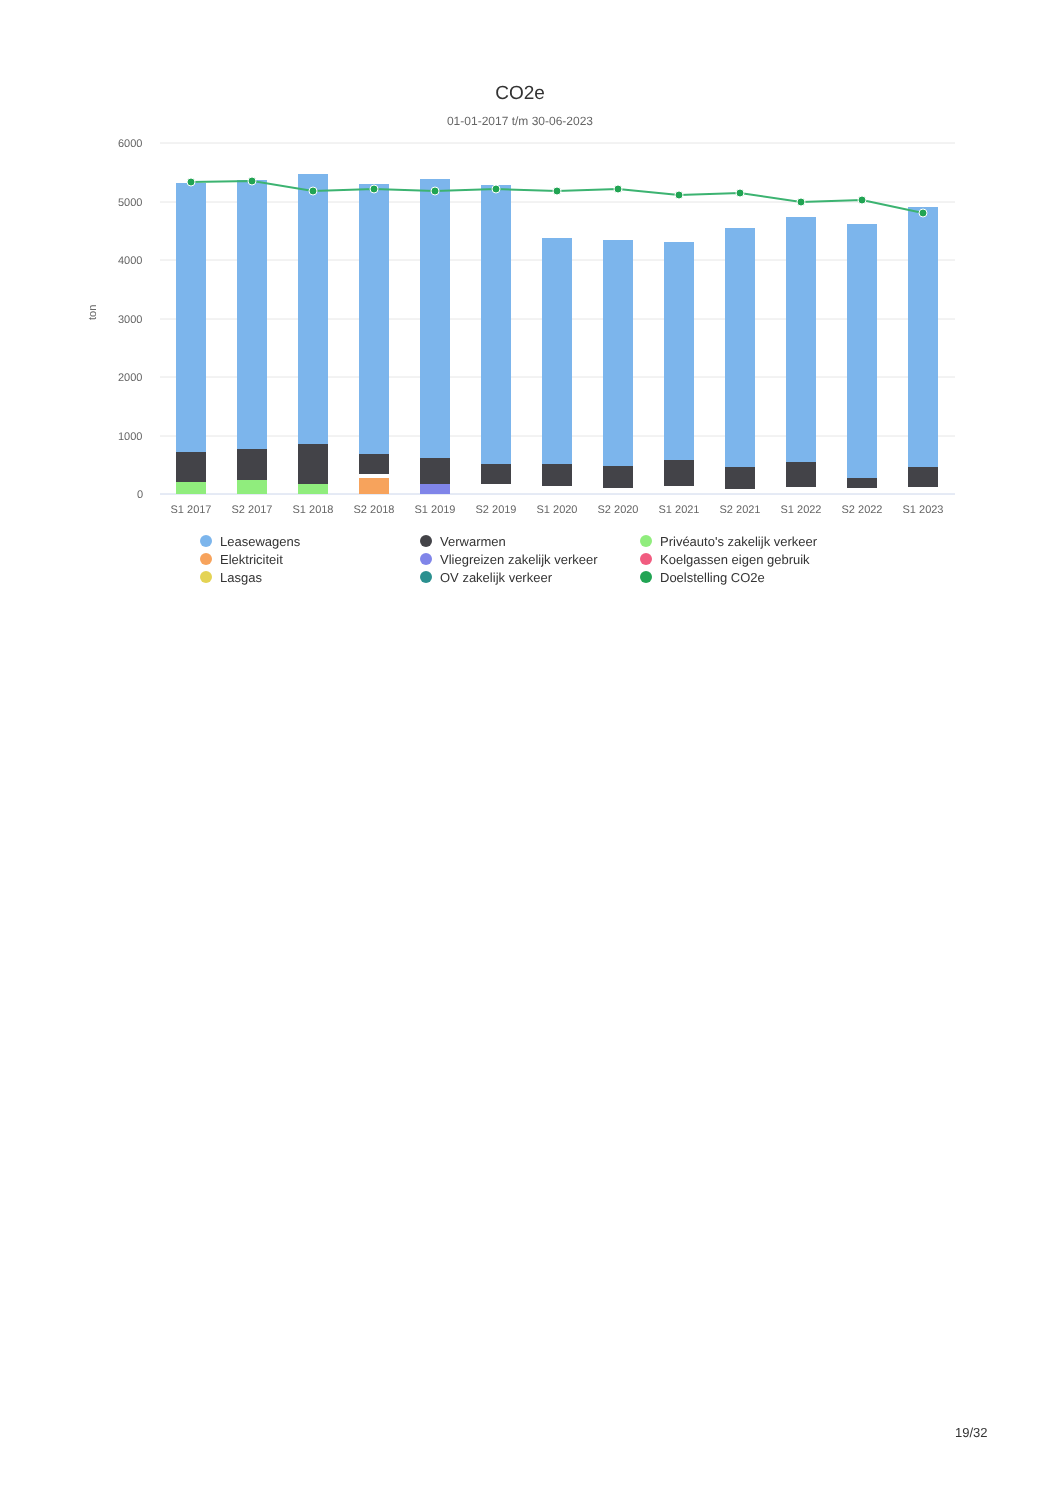CO2e
01-01-2017 t/m 30-06-2023
6000
5000
4000
3000
2000
1000
0
ton
S1 2017
S2 2017
S1 2018
S2 2018
S1 2019
S2 2019
S1 2020
S2 2020
S1 2021
S2 2021
S1 2022
S2 2022
S1 2023
Leasewagens
Verwarmen
Privéauto's zakelijk verkeer
Elektriciteit
Vliegreizen zakelijk verkeer
Koelgassen eigen gebruik
Lasgas
OV zakelijk verkeer
Doelstelling CO2e
19/32